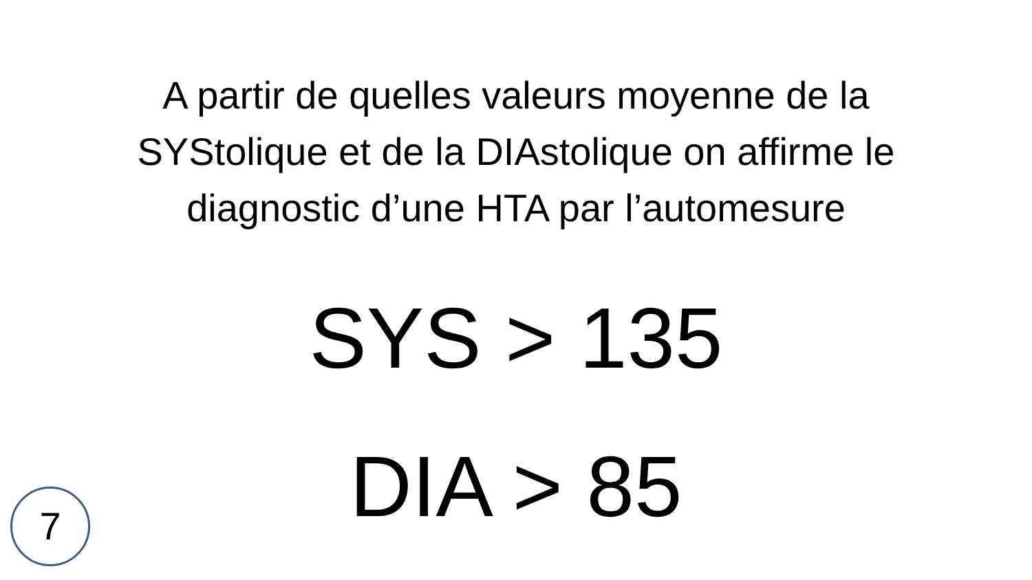A partir de quelles valeurs moyenne de la SYStolique et de la DIAstolique on affirme le diagnostic d’une HTA par l’automesure
SYS > 135
DIA > 85
7